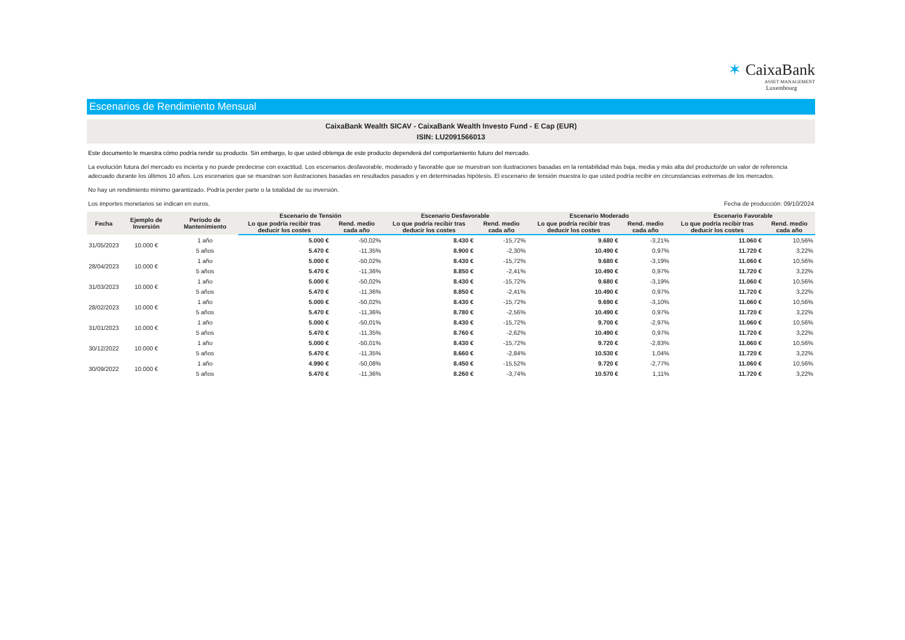✶ CaixaBank
ASSET MANAGEMENT
Luxembourg
Escenarios de Rendimiento Mensual
CaixaBank Wealth SICAV - CaixaBank Wealth Investo Fund - E Cap (EUR)
ISIN: LU2091566013
Este documento le muestra cómo podría rendir su producto. Sin embargo, lo que usted obtenga de este producto dependerá del comportamiento futuro del mercado.
La evolución futura del mercado es incierta y no puede predecirse con exactitud. Los escenarios desfavorable, moderado y favorable que se muestran son ilustraciones basadas en la rentabilidad más baja, media y más alta del producto/de un valor de referencia adecuado durante los últimos 10 años. Los escenarios que se muestran son ilustraciones basadas en resultados pasados y en determinadas hipótesis. El escenario de tensión muestra lo que usted podría recibir en circunstancias extremas de los mercados.
No hay un rendimiento mínimo garantizado. Podría perder parte o la totalidad de su inversión.
Los importes monetarios se indican en euros. Fecha de producción: 09/10/2024
| Fecha | Ejemplo de Inversión | Período de Mantenimiento | Escenario de Tensión | | Escenario Desfavorable | | Escenario Moderado | | Escenario Favorable | |
| --- | --- | --- | --- | --- | --- | --- | --- | --- | --- | --- |
| | | | Lo que podría recibir tras deducir los costes | Rend. medio cada año | Lo que podría recibir tras deducir los costes | Rend. medio cada año | Lo que podría recibir tras deducir los costes | Rend. medio cada año | Lo que podría recibir tras deducir los costes | Rend. medio cada año |
| 31/05/2023 | 10.000 € | 1 año | 5.000 € | -50,02% | 8.430 € | -15,72% | 9.680 € | -3,21% | 11.060 € | 10,56% |
| | | 5 años | 5.470 € | -11,35% | 8.900 € | -2,30% | 10.490 € | 0,97% | 11.720 € | 3,22% |
| 28/04/2023 | 10.000 € | 1 año | 5.000 € | -50,02% | 8.430 € | -15,72% | 9.680 € | -3,19% | 11.060 € | 10,56% |
| | | 5 años | 5.470 € | -11,36% | 8.850 € | -2,41% | 10.490 € | 0,97% | 11.720 € | 3,22% |
| 31/03/2023 | 10.000 € | 1 año | 5.000 € | -50,02% | 8.430 € | -15,72% | 9.680 € | -3,19% | 11.060 € | 10,56% |
| | | 5 años | 5.470 € | -11,36% | 8.850 € | -2,41% | 10.490 € | 0,97% | 11.720 € | 3,22% |
| 28/02/2023 | 10.000 € | 1 año | 5.000 € | -50,02% | 8.430 € | -15,72% | 9.690 € | -3,10% | 11.060 € | 10,56% |
| | | 5 años | 5.470 € | -11,36% | 8.780 € | -2,56% | 10.490 € | 0,97% | 11.720 € | 3,22% |
| 31/01/2023 | 10.000 € | 1 año | 5.000 € | -50,01% | 8.430 € | -15,72% | 9.700 € | -2,97% | 11.060 € | 10,56% |
| | | 5 años | 5.470 € | -11,35% | 8.760 € | -2,62% | 10.490 € | 0,97% | 11.720 € | 3,22% |
| 30/12/2022 | 10.000 € | 1 año | 5.000 € | -50,01% | 8.430 € | -15,72% | 9.720 € | -2,83% | 11.060 € | 10,56% |
| | | 5 años | 5.470 € | -11,35% | 8.660 € | -2,84% | 10.530 € | 1,04% | 11.720 € | 3,22% |
| 30/09/2022 | 10.000 € | 1 año | 4.990 € | -50,08% | 8.450 € | -15,52% | 9.720 € | -2,77% | 11.060 € | 10,56% |
| | | 5 años | 5.470 € | -11,36% | 8.260 € | -3,74% | 10.570 € | 1,11% | 11.720 € | 3,22% |